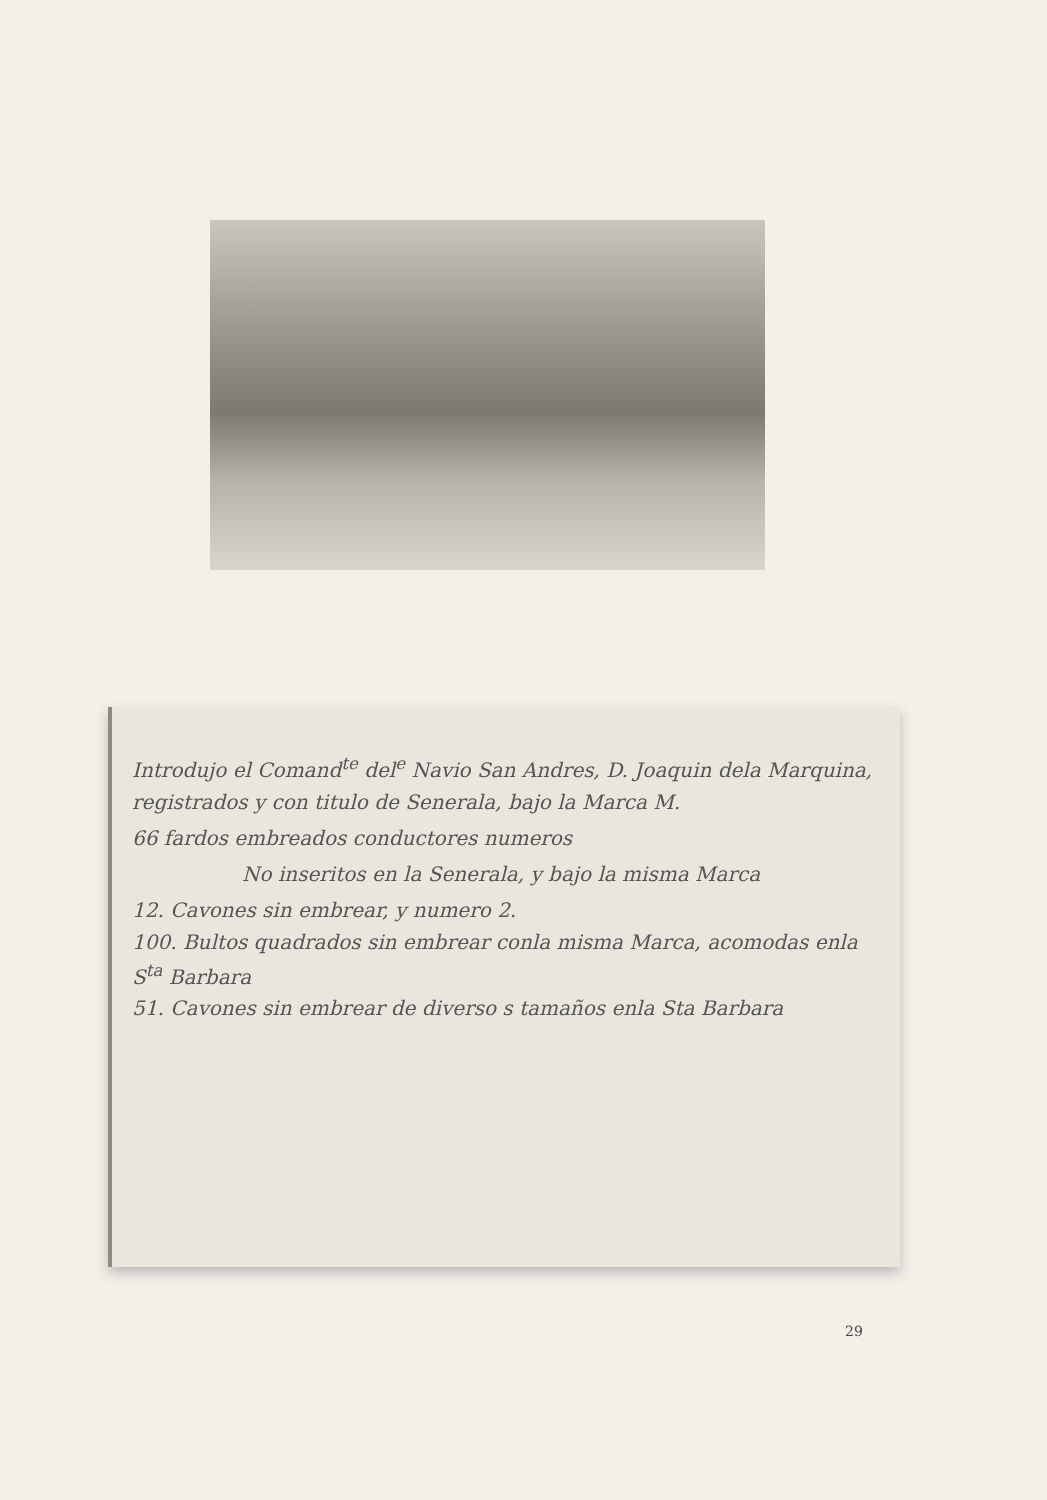Introdujo el Comand<sup>te</sup> del<sup>e</sup> Navio San Andres, D. Joaquin dela Marquina, registrados y con titulo de Senerala, bajo la Marca M.
66 fardos embreados conductores numeros
No inseritos en la Senerala, y bajo la misma Marca
12. Cavones sin embrear, y numero 2.
100. Bultos quadrados sin embrear conla misma Marca, acomodas enla S<sup>ta</sup> Barbara
51. Cavones sin embrear de diverso s tamaños enla Sta Barbara
29